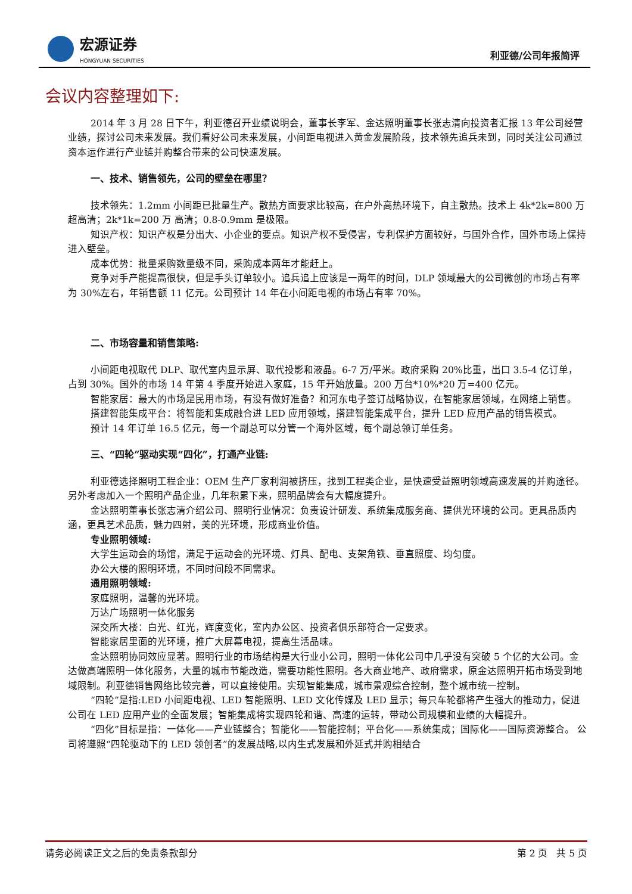宏源证券
HONGYUAN SECURITIES
利亚德/公司年报简评
会议内容整理如下:
2014 年 3 月 28 日下午，利亚德召开业绩说明会，董事长李军、金达照明董事长张志清向投资者汇报 13 年公司经营业绩，探讨公司未来发展。我们看好公司未来发展，小间距电视进入黄金发展阶段，技术领先追兵未到，同时关注公司通过资本运作进行产业链并购整合带来的公司快速发展。
一、技术、销售领先，公司的壁垒在哪里？
技术领先：1.2mm 小间距已批量生产。散热方面要求比较高，在户外高热环境下，自主散热。技术上 4k*2k=800 万 超高清；2k*1k=200 万 高清；0.8-0.9mm 是极限。
知识产权：知识产权是分出大、小企业的要点。知识产权不受侵害，专利保护方面较好，与国外合作，国外市场上保持进入壁垒。
成本优势：批量采购数量级不同，采购成本两年才能赶上。
竞争对手产能提高很快，但是手头订单较小。追兵追上应该是一两年的时间，DLP 领域最大的公司微创的市场占有率为 30%左右，年销售额 11 亿元。公司预计 14 年在小间距电视的市场占有率 70%。
二、市场容量和销售策略:
小间距电视取代 DLP、取代室内显示屏、取代投影和液晶。6-7 万/平米。政府采购 20%比重，出口 3.5-4 亿订单，占到 30%。国外的市场 14 年第 4 季度开始进入家庭，15 年开始放量。200 万台*10%*20 万=400 亿元。
智能家居：最大的市场是民用市场，有没有做好准备？和河东电子签订战略协议，在智能家居领域，在网络上销售。
搭建智能集成平台：将智能和集成融合进 LED 应用领域，搭建智能集成平台，提升 LED 应用产品的销售模式。
预计 14 年订单 16.5 亿元，每一个副总可以分管一个海外区域，每个副总领订单任务。
三、“四轮”驱动实现“四化”，打通产业链:
利亚德选择照明工程企业：OEM 生产厂家利润被挤压，找到工程类企业，是快速受益照明领域高速发展的并购途径。另外考虑加入一个照明产品企业，几年积累下来，照明品牌会有大幅度提升。
金达照明董事长张志清介绍公司、照明行业情况：负责设计研发、系统集成服务商、提供光环境的公司。更具品质内涵，更具艺术品质，魅力四射，美的光环境，形成商业价值。
专业照明领域:
大学生运动会的场馆，满足于运动会的光环境、灯具、配电、支架角铁、垂直照度、均匀度。
办公大楼的照明环境，不同时间段不同需求。
通用照明领域:
家庭照明，温馨的光环境。
万达广场照明一体化服务
深交所大楼：白光、红光，辉度变化，室内办公区、投资者俱乐部符合一定要求。
智能家居里面的光环境，推广大屏幕电视，提高生活品味。
金达照明协同效应显著。照明行业的市场结构是大行业小公司，照明一体化公司中几乎没有突破 5 个亿的大公司。金达做高端照明一体化服务，大量的城市节能改造，需要功能性照明。各大商业地产、政府需求，原金达照明开拓市场受到地域限制。利亚德销售网络比较完善，可以直接使用。实现智能集成，城市景观综合控制，整个城市统一控制。
“四轮”是指:LED 小间距电视、LED 智能照明、LED 文化传媒及 LED 显示；每只车轮都将产生强大的推动力，促进公司在 LED 应用产业的全面发展；智能集成将实现四轮和谐、高速的运转，带动公司规模和业绩的大幅提升。
“四化”目标是指：一体化——产业链整合；智能化——智能控制；平台化——系统集成；国际化——国际资源整合。 公司将遵照“四轮驱动下的 LED 领创者”的发展战略,以内生式发展和外延式并购相结合
请务必阅读正文之后的免责条款部分 第 2 页 共 5 页